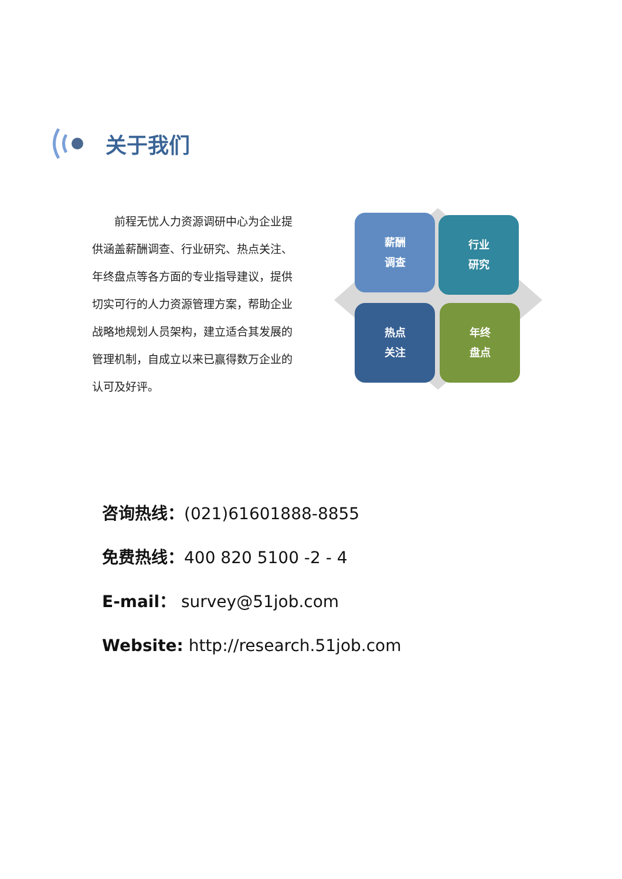关于我们
　　前程无忧人力资源调研中心为企业提供涵盖薪酬调查、行业研究、热点关注、年终盘点等各方面的专业指导建议，提供切实可行的人力资源管理方案，帮助企业战略地规划人员架构，建立适合其发展的管理机制，自成立以来已赢得数万企业的认可及好评。
薪酬
调查
行业
研究
热点
关注
年终
盘点
咨询热线：(021)61601888-8855
免费热线：400 820 5100 -2 - 4
E-mail： survey@51job.com
Website: http://research.51job.com